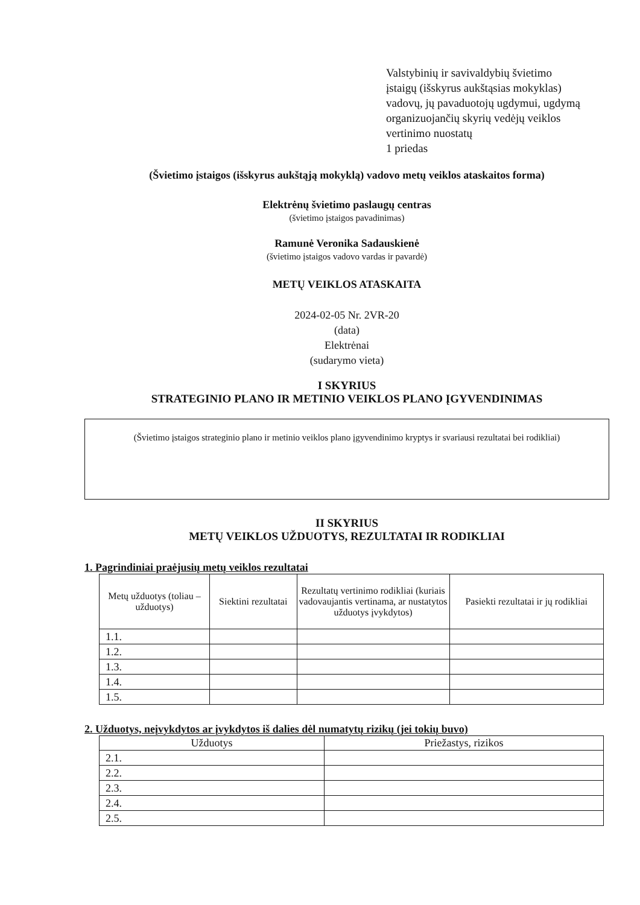Valstybinių ir savivaldybių švietimo
įstaigų (išskyrus aukštąsias mokyklas)
vadovų, jų pavaduotojų ugdymui, ugdymą
organizuojančių skyrių vedėjų veiklos
vertinimo nuostatų
1 priedas
(Švietimo įstaigos (išskyrus aukštąją mokyklą) vadovo metų veiklos ataskaitos forma)
Elektrėnų švietimo paslaugų centras
(švietimo įstaigos pavadinimas)
Ramunė Veronika Sadauskienė
(švietimo įstaigos vadovo vardas ir pavardė)
METŲ VEIKLOS ATASKAITA
2024-02-05 Nr. 2VR-20
(data)
Elektrėnai
(sudarymo vieta)
I SKYRIUS
STRATEGINIO PLANO IR METINIO VEIKLOS PLANO ĮGYVENDINIMAS
(Švietimo įstaigos strateginio plano ir metinio veiklos plano įgyvendinimo kryptys ir svariausi rezultatai bei rodikliai)
II SKYRIUS
METŲ VEIKLOS UŽDUOTYS, REZULTATAI IR RODIKLIAI
1. Pagrindiniai praėjusių metų veiklos rezultatai
| Metų užduotys (toliau – užduotys) | Siektini rezultatai | Rezultatų vertinimo rodikliai (kuriais vadovaujantis vertinama, ar nustatytos užduotys įvykdytos) | Pasiekti rezultatai ir jų rodikliai |
| --- | --- | --- | --- |
| 1.1. | | | |
| 1.2. | | | |
| 1.3. | | | |
| 1.4. | | | |
| 1.5. | | | |
2. Užduotys, neįvykdytos ar įvykdytos iš dalies dėl numatytų rizikų (jei tokių buvo)
| Užduotys | Priežastys, rizikos |
| --- | --- |
| 2.1. | |
| 2.2. | |
| 2.3. | |
| 2.4. | |
| 2.5. | |